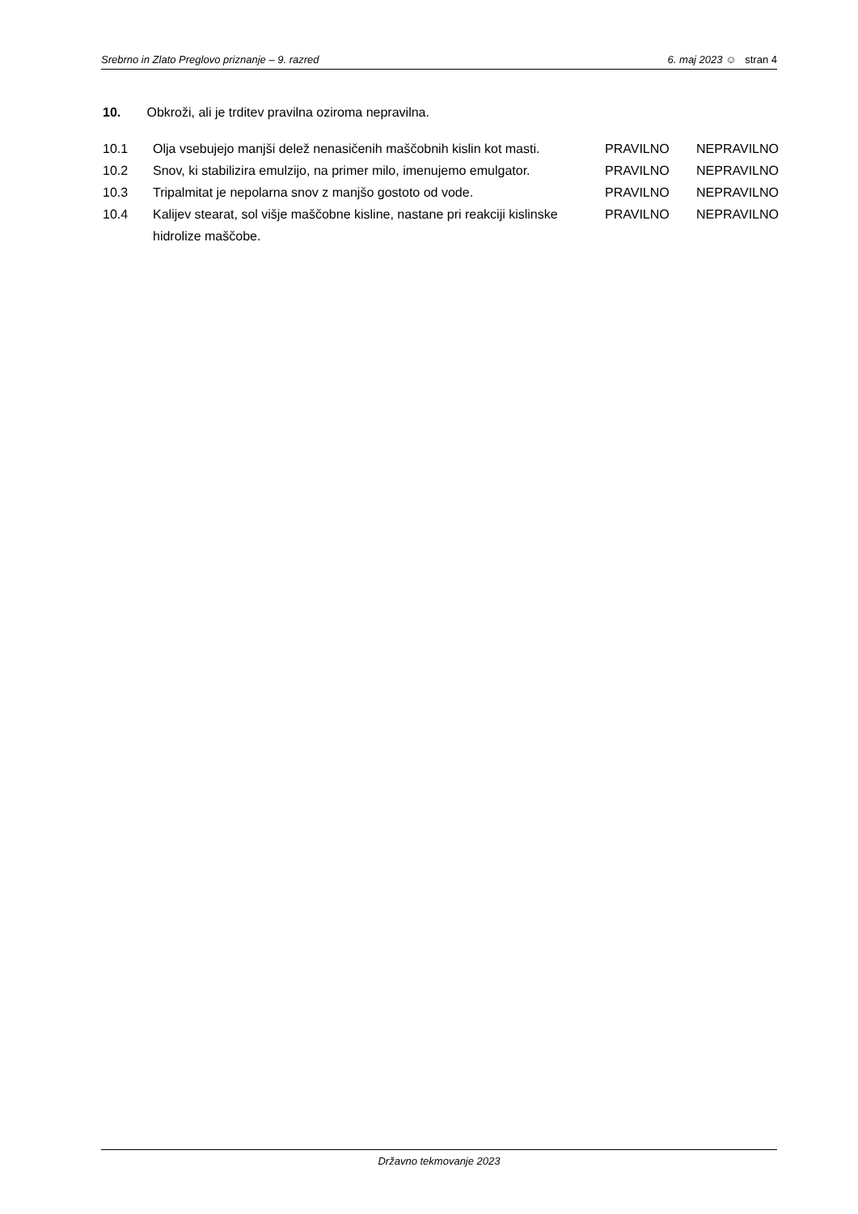Srebrno in Zlato Preglovo priznanje – 9. razred
6. maj 2023 ☺ stran 4
10. Obkroži, ali je trditev pravilna oziroma nepravilna.
| 10.1 | Olja vsebujejo manjši delež nenasičenih maščobnih kislin kot masti. | PRAVILNO | NEPRAVILNO |
| 10.2 | Snov, ki stabilizira emulzijo, na primer milo, imenujemo emulgator. | PRAVILNO | NEPRAVILNO |
| 10.3 | Tripalmitat je nepolarna snov z manjšo gostoto od vode. | PRAVILNO | NEPRAVILNO |
| 10.4 | Kalijev stearat, sol višje maščobne kisline, nastane pri reakciji kislinske hidrolize maščobe. | PRAVILNO | NEPRAVILNO |
Državno tekmovanje 2023